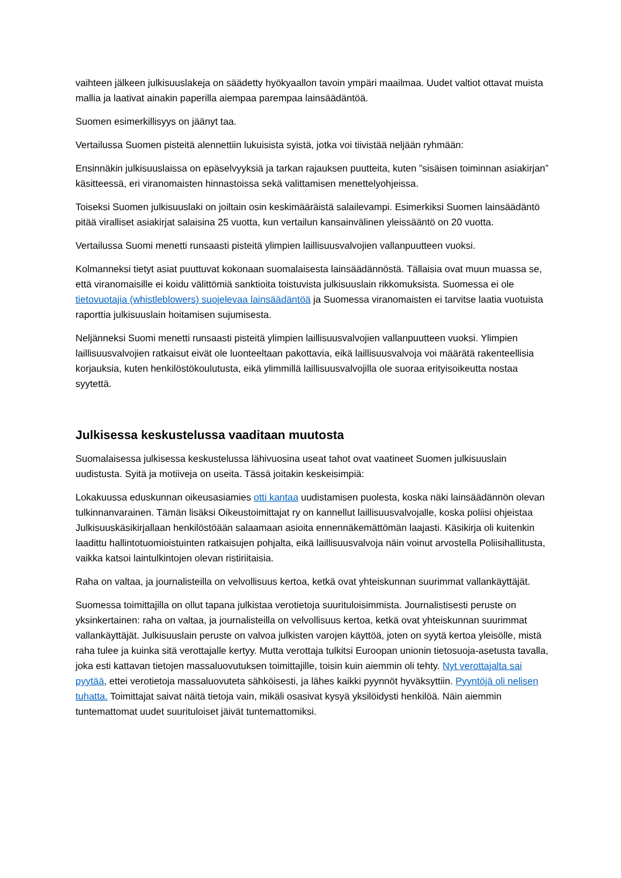vaihteen jälkeen julkisuuslakeja on säädetty hyökyaallon tavoin ympäri maailmaa. Uudet valtiot ottavat muista mallia ja laativat ainakin paperilla aiempaa parempaa lainsäädäntöä.
Suomen esimerkillisyys on jäänyt taa.
Vertailussa Suomen pisteitä alennettiin lukuisista syistä, jotka voi tiivistää neljään ryhmään:
Ensinnäkin julkisuuslaissa on epäselvyyksiä ja tarkan rajauksen puutteita, kuten ”sisäisen toiminnan asiakirjan” käsitteessä, eri viranomaisten hinnastoissa sekä valittamisen menettelyohjeissa.
Toiseksi Suomen julkisuuslaki on joiltain osin keskimääräistä salailevampi. Esimerkiksi Suomen lainsäädäntö pitää viralliset asiakirjat salaisina 25 vuotta, kun vertailun kansainvälinen yleissääntö on 20 vuotta.
Vertailussa Suomi menetti runsaasti pisteitä ylimpien laillisuusvalvojien vallanpuutteen vuoksi.
Kolmanneksi tietyt asiat puuttuvat kokonaan suomalaisesta lainsäädännöstä. Tällaisia ovat muun muassa se, että viranomaisille ei koidu välittömiä sanktioita toistuvista julkisuuslain rikkomuksista. Suomessa ei ole tietovuotajia (whistleblowers) suojelevaa lainsäädäntöä ja Suomessa viranomaisten ei tarvitse laatia vuotuista raporttia julkisuuslain hoitamisen sujumisesta.
Neljänneksi Suomi menetti runsaasti pisteitä ylimpien laillisuusvalvojien vallanpuutteen vuoksi. Ylimpien laillisuusvalvojien ratkaisut eivät ole luonteeltaan pakottavia, eikä laillisuusvalvoja voi määrätä rakenteellisia korjauksia, kuten henkilöstökoulutusta, eikä ylimmillä laillisuusvalvojilla ole suoraa erityisoikeutta nostaa syytettä.
Julkisessa keskustelussa vaaditaan muutosta
Suomalaisessa julkisessa keskustelussa lähivuosina useat tahot ovat vaatineet Suomen julkisuuslain uudistusta. Syitä ja motiiveja on useita. Tässä joitakin keskeisimpiä:
Lokakuussa eduskunnan oikeusasiamies otti kantaa uudistamisen puolesta, koska näki lainsäädännön olevan tulkinnanvarainen. Tämän lisäksi Oikeustoimittajat ry on kannellut laillisuusvalvojalle, koska poliisi ohjeistaa Julkisuuskäsikirjallaan henkilöstöään salaamaan asioita ennennäkemättömän laajasti. Käsikirja oli kuitenkin laadittu hallintotuomioistuinten ratkaisujen pohjalta, eikä laillisuusvalvoja näin voinut arvostella Poliisihallitusta, vaikka katsoi laintulkintojen olevan ristiriitaisia.
Raha on valtaa, ja journalisteilla on velvollisuus kertoa, ketkä ovat yhteiskunnan suurimmat vallankäyttäjät.
Suomessa toimittajilla on ollut tapana julkistaa verotietoja suurituloisimmista. Journalistisesti peruste on yksinkertainen: raha on valtaa, ja journalisteilla on velvollisuus kertoa, ketkä ovat yhteiskunnan suurimmat vallankäyttäjät. Julkisuuslain peruste on valvoa julkisten varojen käyttöä, joten on syytä kertoa yleisölle, mistä raha tulee ja kuinka sitä verottajalle kertyy. Mutta verottaja tulkitsi Euroopan unionin tietosuoja-asetusta tavalla, joka esti kattavan tietojen massaluovutuksen toimittajille, toisin kuin aiemmin oli tehty. Nyt verottajalta sai pyytää, ettei verotietoja massaluovuteta sähköisesti, ja lähes kaikki pyynnöt hyväksyttiin. Pyyntöjä oli nelisen tuhatta. Toimittajat saivat näitä tietoja vain, mikäli osasivat kysyä yksilöidysti henkilöä. Näin aiemmin tuntemattomat uudet suurituloiset jäivät tuntemattomiksi.